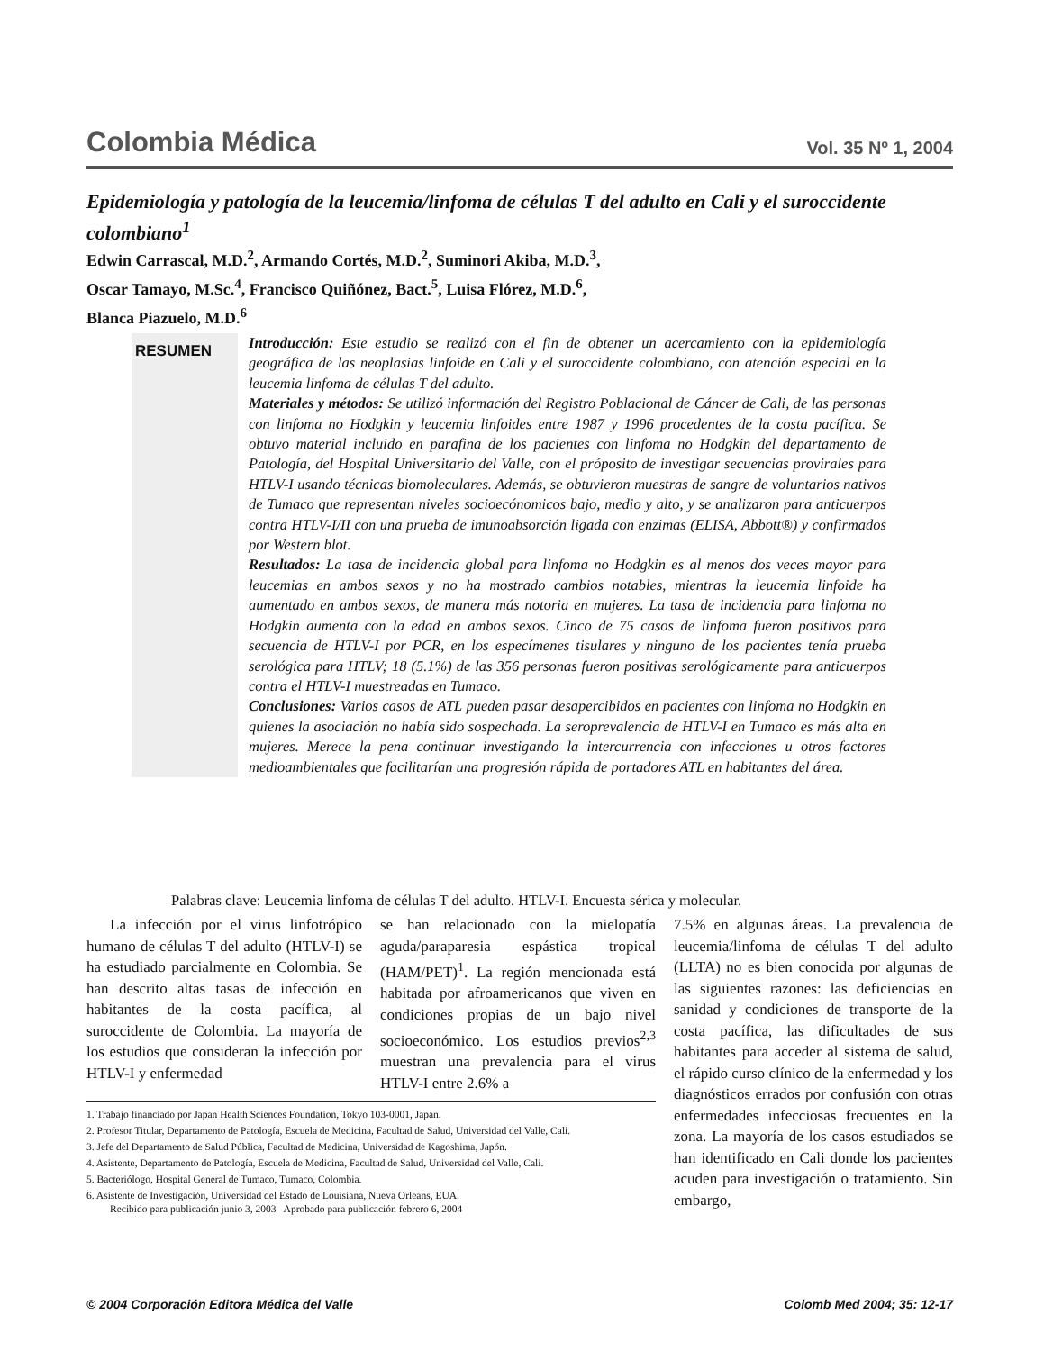Colombia Médica Vol. 35 Nº 1, 2004
Epidemiología y patología de la leucemia/linfoma de células T del adulto en Cali y el suroccidente colombiano<sup>1</sup>
Edwin Carrascal, M.D.<sup>2</sup>, Armando Cortés, M.D.<sup>2</sup>, Suminori Akiba, M.D.<sup>3</sup>,
Oscar Tamayo, M.Sc.<sup>4</sup>, Francisco Quiñónez, Bact.<sup>5</sup>, Luisa Flórez, M.D.<sup>6</sup>,
Blanca Piazuelo, M.D.<sup>6</sup>
RESUMEN
Introducción: Este estudio se realizó con el fin de obtener un acercamiento con la epidemiología geográfica de las neoplasias linfoide en Cali y el suroccidente colombiano, con atención especial en la leucemia linfoma de células T del adulto.
Materiales y métodos: Se utilizó información del Registro Poblacional de Cáncer de Cali, de las personas con linfoma no Hodgkin y leucemia linfoides entre 1987 y 1996 procedentes de la costa pacífica. Se obtuvo material incluido en parafina de los pacientes con linfoma no Hodgkin del departamento de Patología, del Hospital Universitario del Valle, con el próposito de investigar secuencias provirales para HTLV-I usando técnicas biomoleculares. Además, se obtuvieron muestras de sangre de voluntarios nativos de Tumaco que representan niveles socioecónomicos bajo, medio y alto, y se analizaron para anticuerpos contra HTLV-I/II con una prueba de imunoabsorción ligada con enzimas (ELISA, Abbott®) y confirmados por Western blot.
Resultados: La tasa de incidencia global para linfoma no Hodgkin es al menos dos veces mayor para leucemias en ambos sexos y no ha mostrado cambios notables, mientras la leucemia linfoide ha aumentado en ambos sexos, de manera más notoria en mujeres. La tasa de incidencia para linfoma no Hodgkin aumenta con la edad en ambos sexos. Cinco de 75 casos de linfoma fueron positivos para secuencia de HTLV-I por PCR, en los especímenes tisulares y ninguno de los pacientes tenía prueba serológica para HTLV; 18 (5.1%) de las 356 personas fueron positivas serológicamente para anticuerpos contra el HTLV-I muestreadas en Tumaco.
Conclusiones: Varios casos de ATL pueden pasar desapercibidos en pacientes con linfoma no Hodgkin en quienes la asociación no había sido sospechada. La seroprevalencia de HTLV-I en Tumaco es más alta en mujeres. Merece la pena continuar investigando la intercurrencia con infecciones u otros factores medioambientales que facilitarían una progresión rápida de portadores ATL en habitantes del área.
Palabras clave: Leucemia linfoma de células T del adulto. HTLV-I. Encuesta sérica y molecular.
La infección por el virus linfotrópico humano de células T del adulto (HTLV-I) se ha estudiado parcialmente en Colombia. Se han descrito altas tasas de infección en habitantes de la costa pacífica, al suroccidente de Colombia. La mayoría de los estudios que consideran la infección por HTLV-I y enfermedad
se han relacionado con la mielopatía aguda/paraparesia espástica tropical (HAM/PET)<sup>1</sup>. La región mencionada está habitada por afroamericanos que viven en condiciones propias de un bajo nivel socioeconómico. Los estudios previos<sup>2,3</sup> muestran una prevalencia para el virus HTLV-I entre 2.6% a
1. Trabajo financiado por Japan Health Sciences Foundation, Tokyo 103-0001, Japan.
2. Profesor Titular, Departamento de Patología, Escuela de Medicina, Facultad de Salud, Universidad del Valle, Cali.
3. Jefe del Departamento de Salud Pública, Facultad de Medicina, Universidad de Kagoshima, Japón.
4. Asistente, Departamento de Patología, Escuela de Medicina, Facultad de Salud, Universidad del Valle, Cali.
5. Bacteriólogo, Hospital General de Tumaco, Tumaco, Colombia.
6. Asistente de Investigación, Universidad del Estado de Louisiana, Nueva Orleans, EUA.
Recibido para publicación junio 3, 2003 Aprobado para publicación febrero 6, 2004
7.5% en algunas áreas. La prevalencia de leucemia/linfoma de células T del adulto (LLTA) no es bien conocida por algunas de las siguientes razones: las deficiencias en sanidad y condiciones de transporte de la costa pacífica, las dificultades de sus habitantes para acceder al sistema de salud, el rápido curso clínico de la enfermedad y los diagnósticos errados por confusión con otras enfermedades infecciosas frecuentes en la zona. La mayoría de los casos estudiados se han identificado en Cali donde los pacientes acuden para investigación o tratamiento. Sin embargo,
© 2004 Corporación Editora Médica del Valle Colomb Med 2004; 35: 12-17